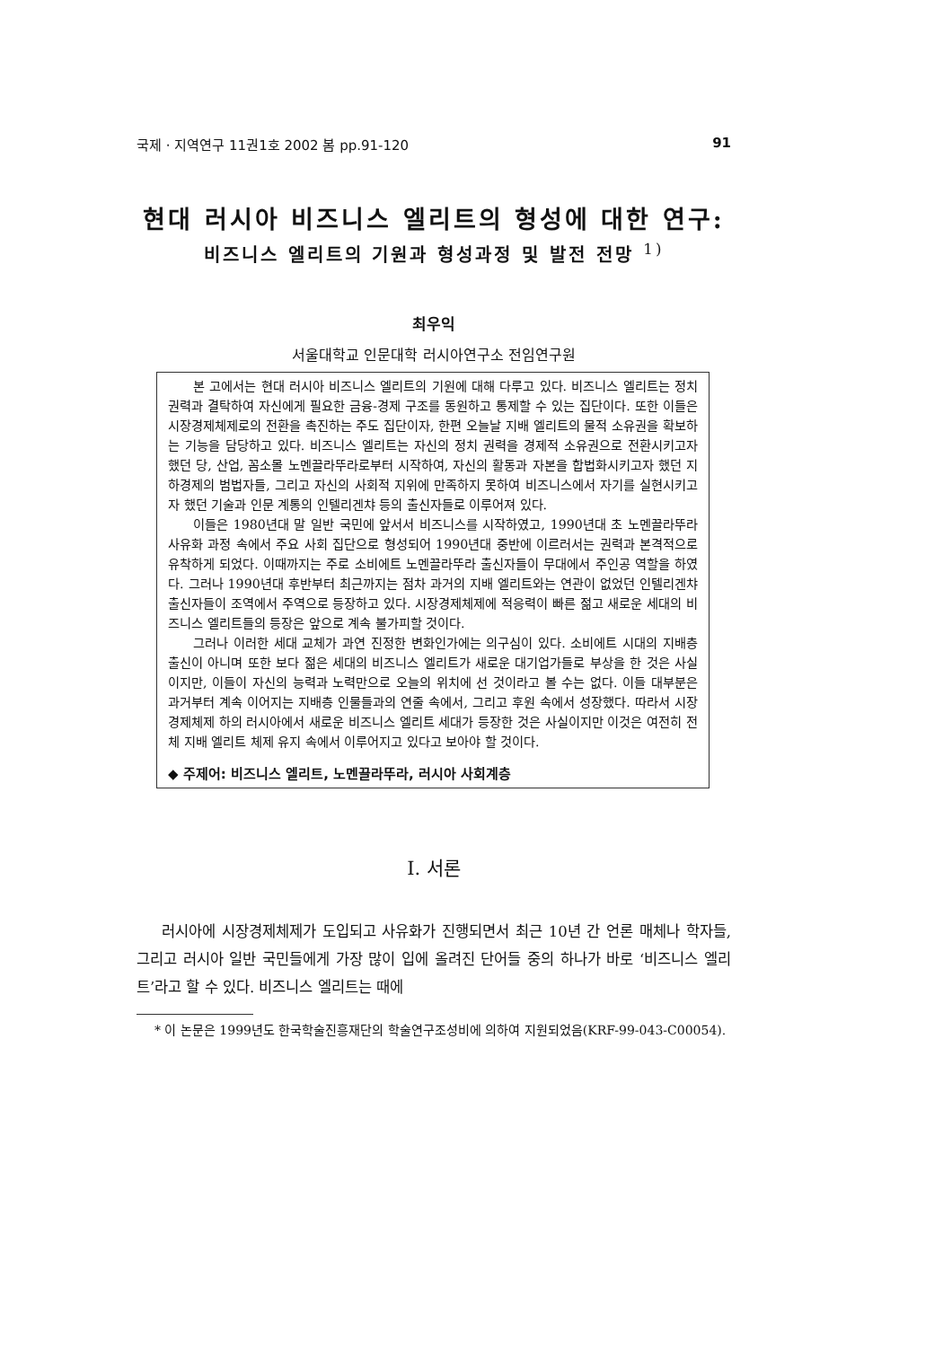국제 · 지역연구 11권1호 2002 봄 pp.91-120 91
현대 러시아 비즈니스 엘리트의 형성에 대한 연구:
비즈니스 엘리트의 기원과 형성과정 및 발전 전망 <sup>1)</sup>
최우익
서울대학교 인문대학 러시아연구소 전임연구원
본 고에서는 현대 러시아 비즈니스 엘리트의 기원에 대해 다루고 있다. 비즈니스 엘리트는 정치 권력과 결탁하여 자신에게 필요한 금융-경제 구조를 동원하고 통제할 수 있는 집단이다. 또한 이들은 시장경제체제로의 전환을 촉진하는 주도 집단이자, 한편 오늘날 지배 엘리트의 물적 소유권을 확보하는 기능을 담당하고 있다. 비즈니스 엘리트는 자신의 정치 권력을 경제적 소유권으로 전환시키고자 했던 당, 산업, 꼼소몰 노멘끌라뚜라로부터 시작하여, 자신의 활동과 자본을 합법화시키고자 했던 지하경제의 범법자들, 그리고 자신의 사회적 지위에 만족하지 못하여 비즈니스에서 자기를 실현시키고자 했던 기술과 인문 계통의 인텔리겐챠 등의 출신자들로 이루어져 있다.
이들은 1980년대 말 일반 국민에 앞서서 비즈니스를 시작하였고, 1990년대 초 노멘끌라뚜라 사유화 과정 속에서 주요 사회 집단으로 형성되어 1990년대 중반에 이르러서는 권력과 본격적으로 유착하게 되었다. 이때까지는 주로 소비에트 노멘끌라뚜라 출신자들이 무대에서 주인공 역할을 하였다. 그러나 1990년대 후반부터 최근까지는 점차 과거의 지배 엘리트와는 연관이 없었던 인텔리겐챠 출신자들이 조역에서 주역으로 등장하고 있다. 시장경제체제에 적응력이 빠른 젊고 새로운 세대의 비즈니스 엘리트들의 등장은 앞으로 계속 불가피할 것이다.
그러나 이러한 세대 교체가 과연 진정한 변화인가에는 의구심이 있다. 소비에트 시대의 지배층 출신이 아니며 또한 보다 젊은 세대의 비즈니스 엘리트가 새로운 대기업가들로 부상을 한 것은 사실이지만, 이들이 자신의 능력과 노력만으로 오늘의 위치에 선 것이라고 볼 수는 없다. 이들 대부분은 과거부터 계속 이어지는 지배층 인물들과의 연줄 속에서, 그리고 후원 속에서 성장했다. 따라서 시장경제체제 하의 러시아에서 새로운 비즈니스 엘리트 세대가 등장한 것은 사실이지만 이것은 여전히 전체 지배 엘리트 체제 유지 속에서 이루어지고 있다고 보아야 할 것이다.
◆ 주제어: 비즈니스 엘리트, 노멘끌라뚜라, 러시아 사회계층
Ⅰ. 서론
러시아에 시장경제체제가 도입되고 사유화가 진행되면서 최근 10년 간 언론 매체나 학자들, 그리고 러시아 일반 국민들에게 가장 많이 입에 올려진 단어들 중의 하나가 바로 ‘비즈니스 엘리트’라고 할 수 있다. 비즈니스 엘리트는 때에
* 이 논문은 1999년도 한국학술진흥재단의 학술연구조성비에 의하여 지원되었음(KRF-99-043-C00054).